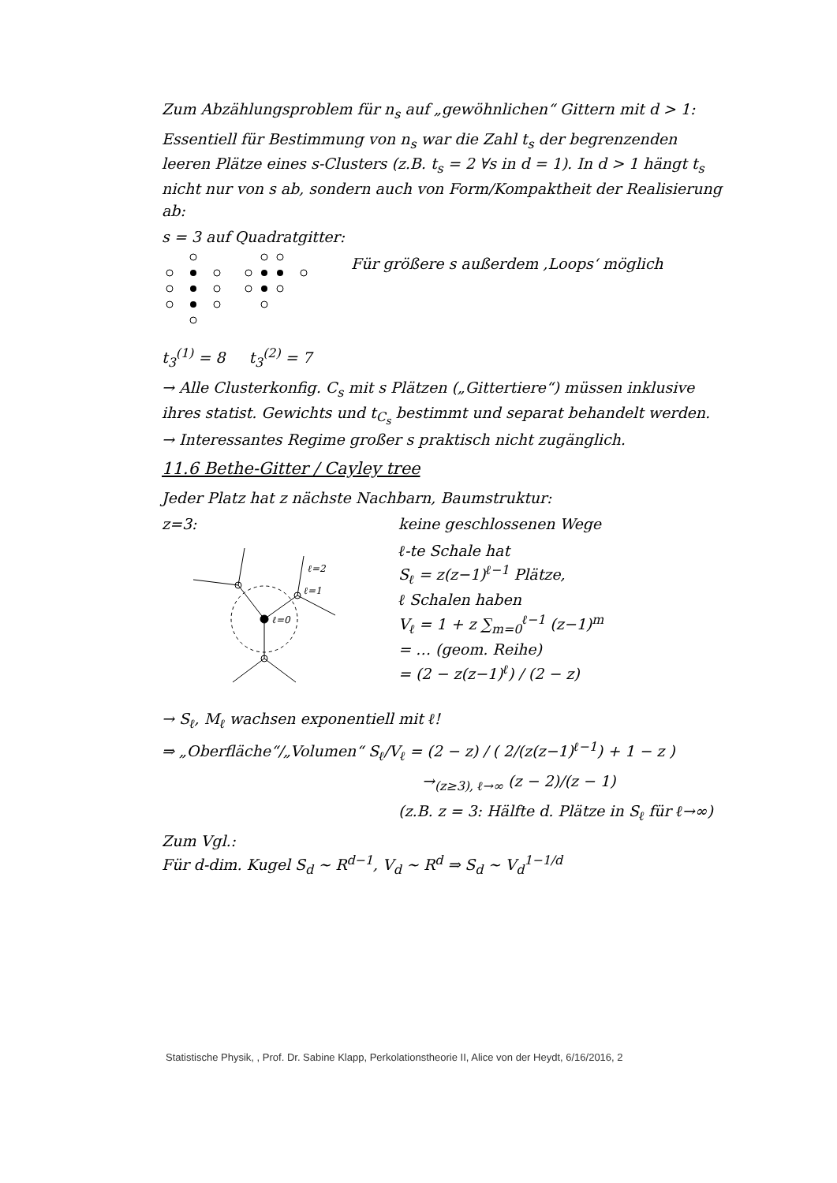Zum Abzählungsproblem für n<sub>s</sub> auf „gewöhnlichen“ Gittern mit d > 1:
Essentiell für Bestimmung von n<sub>s</sub> war die Zahl t<sub>s</sub> der begrenzenden leeren Plätze eines s-Clusters (z.B. t<sub>s</sub> = 2 ∀s in d = 1). In d > 1 hängt t<sub>s</sub> nicht nur von s ab, sondern auch von Form/Kompaktheit der Realisierung ab:
s = 3 auf Quadratgitter:
Für größere s außerdem ‚Loops‘ möglich
t<sub>3</sub><sup>(1)</sup> = 8 t<sub>3</sub><sup>(2)</sup> = 7
→ Alle Clusterkonfig. C<sub>s</sub> mit s Plätzen („Gittertiere“) müssen inklusive ihres statist. Gewichts und t<sub>C<sub>s</sub></sub> bestimmt und separat behandelt werden. → Interessantes Regime großer s praktisch nicht zugänglich.
11.6 Bethe-Gitter / Cayley tree
Jeder Platz hat z nächste Nachbarn, Baumstruktur:
z=3:
ℓ=0
ℓ=1
ℓ=2
keine geschlossenen Wege
ℓ-te Schale hat
S<sub>ℓ</sub> = z(z−1)<sup>ℓ−1</sup> Plätze,
ℓ Schalen haben
V<sub>ℓ</sub> = 1 + z ∑<sub>m=0</sub><sup>ℓ−1</sup> (z−1)<sup>m</sup>
= … (geom. Reihe)
= (2 − z(z−1)<sup>ℓ</sup>) / (2 − z)
→ S<sub>ℓ</sub>, M<sub>ℓ</sub> wachsen exponentiell mit ℓ!
⇒ „Oberfläche“/„Volumen“ S<sub>ℓ</sub>/V<sub>ℓ</sub> = (2 − z) / ( 2/(z(z−1)<sup>ℓ−1</sup>) + 1 − z )
→<sub>(z≥3), ℓ→∞</sub> (z − 2)/(z − 1)
(z.B. z = 3: Hälfte d. Plätze in S<sub>ℓ</sub> für ℓ→∞)
Zum Vgl.:
Für d-dim. Kugel S<sub>d</sub> ~ R<sup>d−1</sup>, V<sub>d</sub> ~ R<sup>d</sup> ⇒ S<sub>d</sub> ~ V<sub>d</sub><sup>1−1/d</sup>
Statistische Physik, , Prof. Dr. Sabine Klapp, Perkolationstheorie II, Alice von der Heydt, 6/16/2016, 2